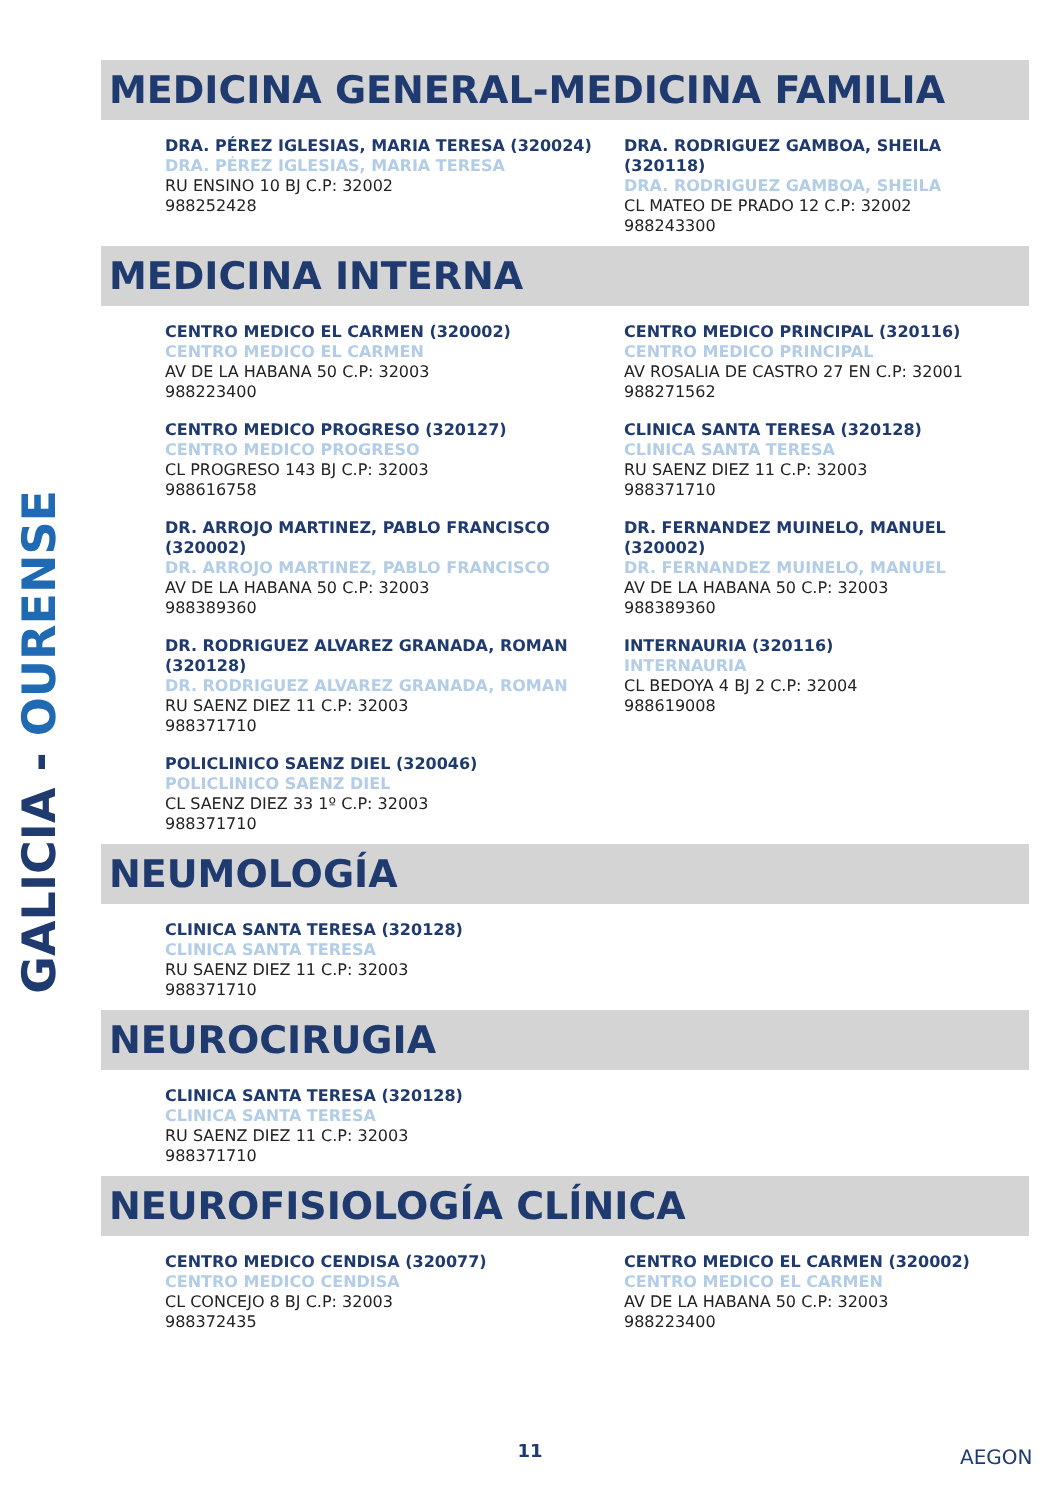GALICIA - OURENSE
MEDICINA GENERAL-MEDICINA FAMILIA
DRA. PÉREZ IGLESIAS, MARIA TERESA (320024)
DRA. PÉREZ IGLESIAS, MARIA TERESA
RU ENSINO 10 BJ C.P: 32002
988252428
DRA. RODRIGUEZ GAMBOA, SHEILA (320118)
DRA. RODRIGUEZ GAMBOA, SHEILA
CL MATEO DE PRADO 12 C.P: 32002
988243300
MEDICINA INTERNA
CENTRO MEDICO EL CARMEN (320002)
CENTRO MEDICO EL CARMEN
AV DE LA HABANA 50 C.P: 32003
988223400
CENTRO MEDICO PRINCIPAL (320116)
CENTRO MEDICO PRINCIPAL
AV ROSALIA DE CASTRO 27 EN C.P: 32001
988271562
CENTRO MEDICO PROGRESO (320127)
CENTRO MEDICO PROGRESO
CL PROGRESO 143 BJ C.P: 32003
988616758
CLINICA SANTA TERESA (320128)
CLINICA SANTA TERESA
RU SAENZ DIEZ 11 C.P: 32003
988371710
DR. ARROJO MARTINEZ, PABLO FRANCISCO (320002)
DR. ARROJO MARTINEZ, PABLO FRANCISCO
AV DE LA HABANA 50 C.P: 32003
988389360
DR. FERNANDEZ MUINELO, MANUEL (320002)
DR. FERNANDEZ MUINELO, MANUEL
AV DE LA HABANA 50 C.P: 32003
988389360
DR. RODRIGUEZ ALVAREZ GRANADA, ROMAN (320128)
DR. RODRIGUEZ ALVAREZ GRANADA, ROMAN
RU SAENZ DIEZ 11 C.P: 32003
988371710
INTERNAURIA (320116)
INTERNAURIA
CL BEDOYA 4 BJ 2 C.P: 32004
988619008
POLICLINICO SAENZ DIEL (320046)
POLICLINICO SAENZ DIEL
CL SAENZ DIEZ 33 1º C.P: 32003
988371710
NEUMOLOGÍA
CLINICA SANTA TERESA (320128)
CLINICA SANTA TERESA
RU SAENZ DIEZ 11 C.P: 32003
988371710
NEUROCIRUGIA
CLINICA SANTA TERESA (320128)
CLINICA SANTA TERESA
RU SAENZ DIEZ 11 C.P: 32003
988371710
NEUROFISIOLOGÍA CLÍNICA
CENTRO MEDICO CENDISA (320077)
CENTRO MEDICO CENDISA
CL CONCEJO 8 BJ C.P: 32003
988372435
CENTRO MEDICO EL CARMEN (320002)
CENTRO MEDICO EL CARMEN
AV DE LA HABANA 50 C.P: 32003
988223400
11 AEGON